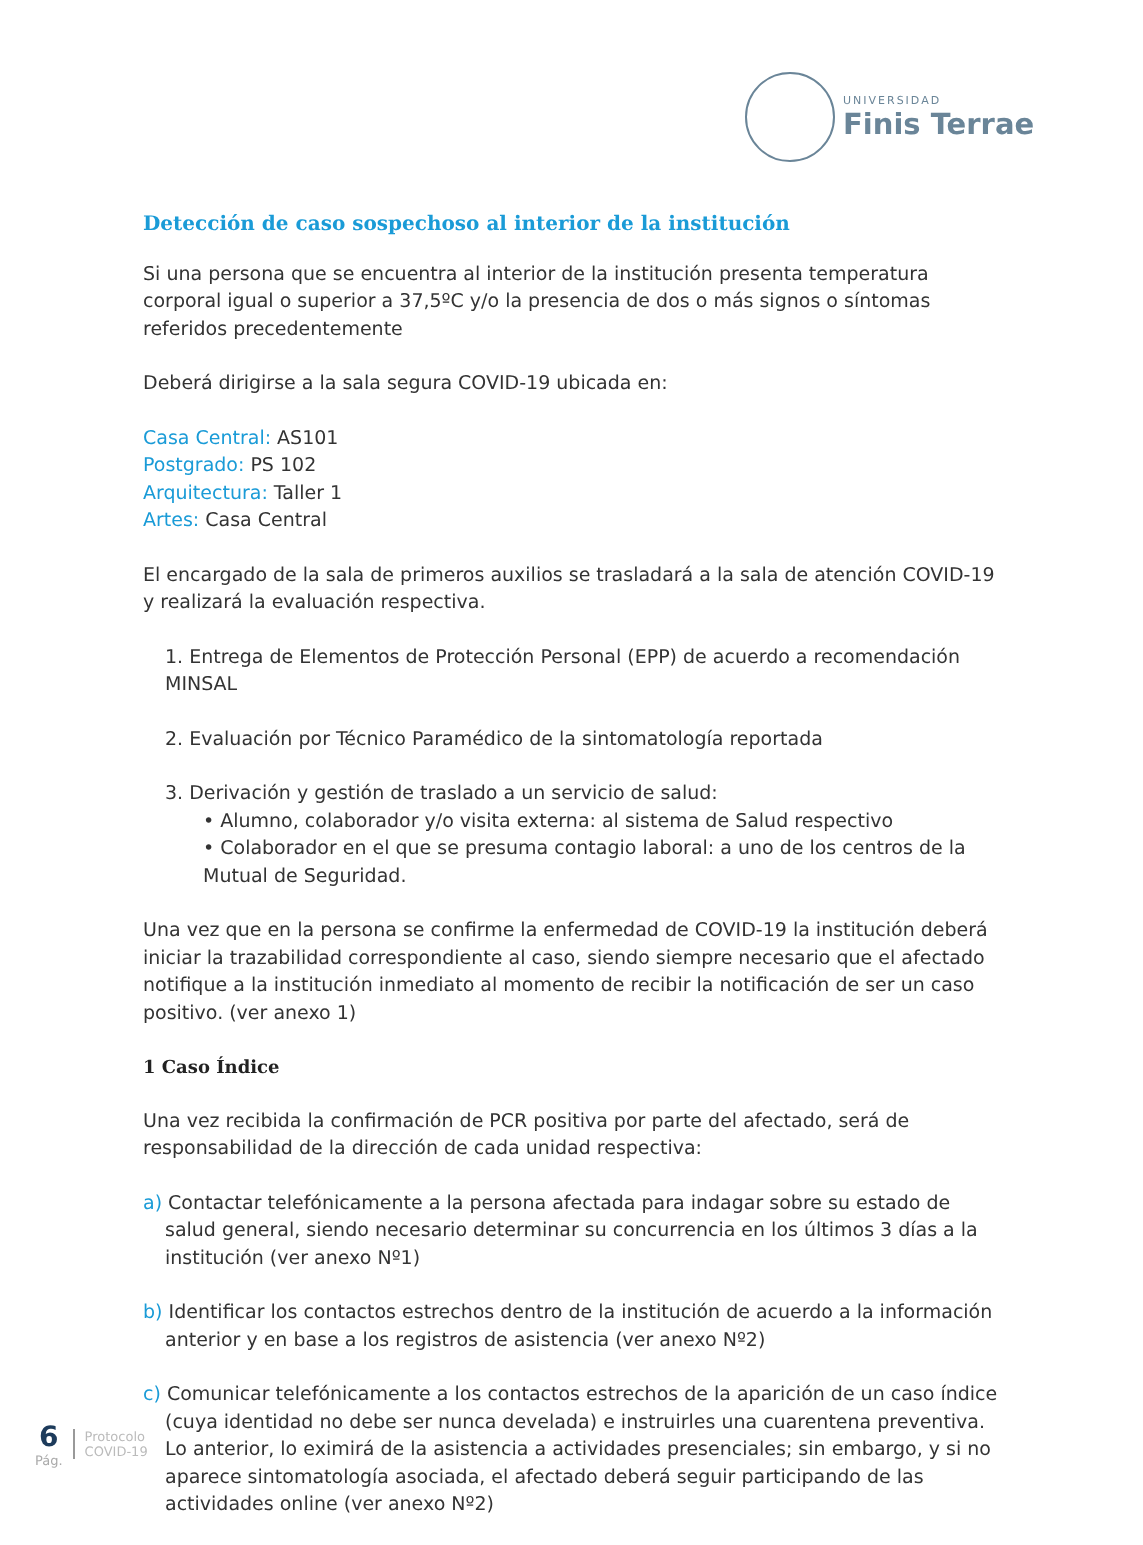UNIVERSIDAD
Finis Terrae
Detección de caso sospechoso al interior de la institución
Si una persona que se encuentra al interior de la institución presenta temperatura corporal igual o superior a 37,5ºC y/o la presencia de dos o más signos o síntomas referidos precedentemente
Deberá dirigirse a la sala segura COVID-19 ubicada en:
Casa Central: AS101
Postgrado: PS 102
Arquitectura: Taller 1
Artes: Casa Central
El encargado de la sala de primeros auxilios se trasladará a la sala de atención COVID-19 y realizará la evaluación respectiva.
1. Entrega de Elementos de Protección Personal (EPP) de acuerdo a recomendación MINSAL
2. Evaluación por Técnico Paramédico de la sintomatología reportada
3. Derivación y gestión de traslado a un servicio de salud:
• Alumno, colaborador y/o visita externa: al sistema de Salud respectivo
• Colaborador en el que se presuma contagio laboral: a uno de los centros de la Mutual de Seguridad.
Una vez que en la persona se confirme la enfermedad de COVID-19 la institución deberá iniciar la trazabilidad correspondiente al caso, siendo siempre necesario que el afectado notifique a la institución inmediato al momento de recibir la notificación de ser un caso positivo. (ver anexo 1)
1 Caso Índice
Una vez recibida la confirmación de PCR positiva por parte del afectado, será de responsabilidad de la dirección de cada unidad respectiva:
a) Contactar telefónicamente a la persona afectada para indagar sobre su estado de salud general, siendo necesario determinar su concurrencia en los últimos 3 días a la institución (ver anexo Nº1)
b) Identificar los contactos estrechos dentro de la institución de acuerdo a la información anterior y en base a los registros de asistencia (ver anexo Nº2)
c) Comunicar telefónicamente a los contactos estrechos de la aparición de un caso índice (cuya identidad no debe ser nunca develada) e instruirles una cuarentena preventiva. Lo anterior, lo eximirá de la asistencia a actividades presenciales; sin embargo, y si no aparece sintomatología asociada, el afectado deberá seguir participando de las actividades online (ver anexo Nº2)
6
Pág.
Protocolo
COVID-19